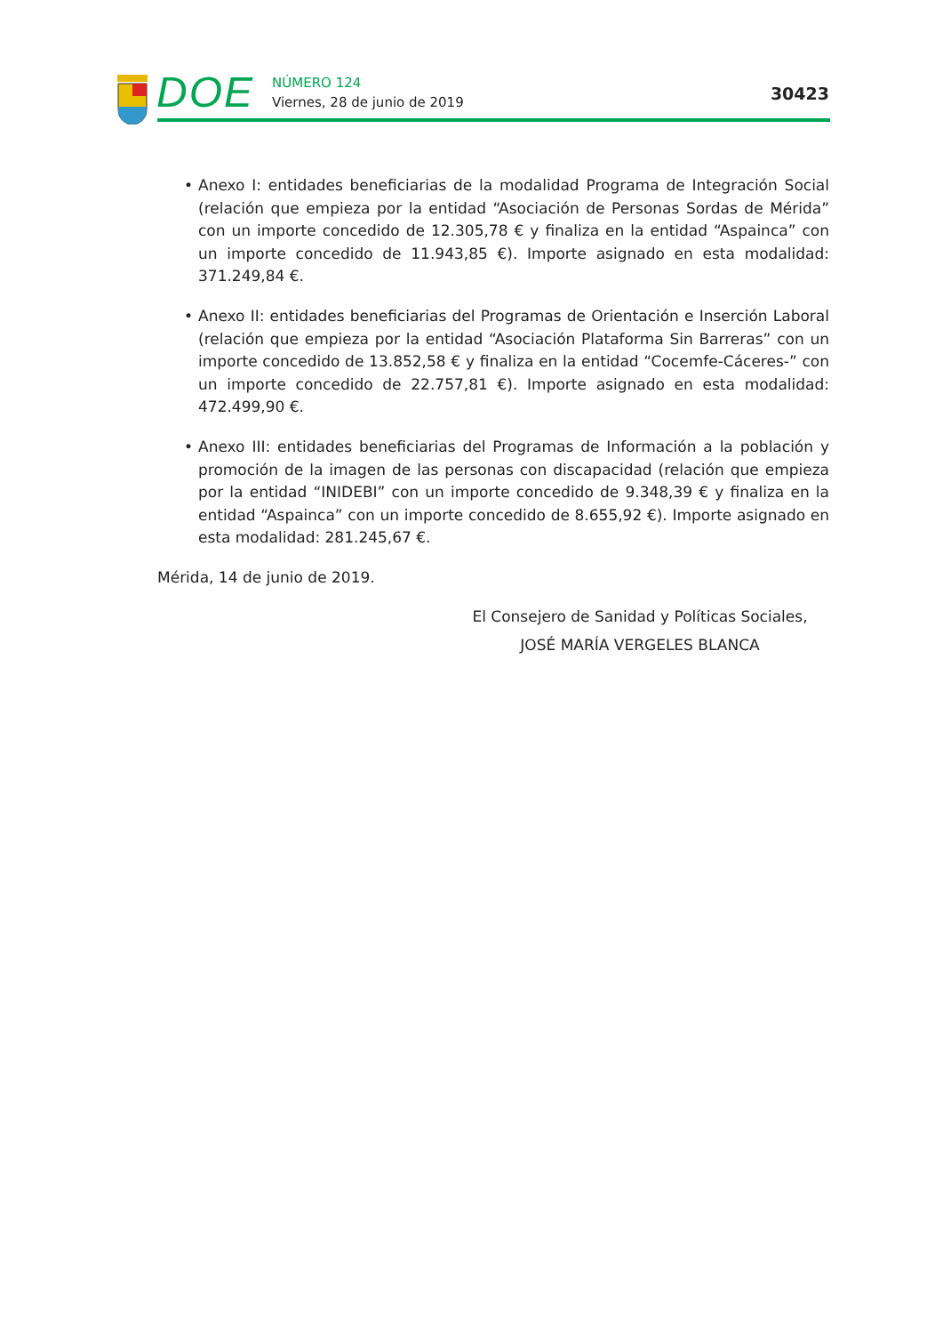DOE
NÚMERO 124
Viernes, 28 de junio de 2019
30423
• Anexo I: entidades beneficiarias de la modalidad Programa de Integración Social (relación que empieza por la entidad “Asociación de Personas Sordas de Mérida” con un importe concedido de 12.305,78 € y finaliza en la entidad “Aspainca” con un importe concedido de 11.943,85 €). Importe asignado en esta modalidad: 371.249,84 €.
• Anexo II: entidades beneficiarias del Programas de Orientación e Inserción Laboral (relación que empieza por la entidad “Asociación Plataforma Sin Barreras” con un importe concedido de 13.852,58 € y finaliza en la entidad “Cocemfe-Cáceres-” con un importe concedido de 22.757,81 €). Importe asignado en esta modalidad: 472.499,90 €.
• Anexo III: entidades beneficiarias del Programas de Información a la población y promoción de la imagen de las personas con discapacidad (relación que empieza por la entidad “INIDEBI” con un importe concedido de 9.348,39 € y finaliza en la entidad “Aspainca” con un importe concedido de 8.655,92 €). Importe asignado en esta modalidad: 281.245,67 €.
Mérida, 14 de junio de 2019.
El Consejero de Sanidad y Políticas Sociales,
JOSÉ MARÍA VERGELES BLANCA